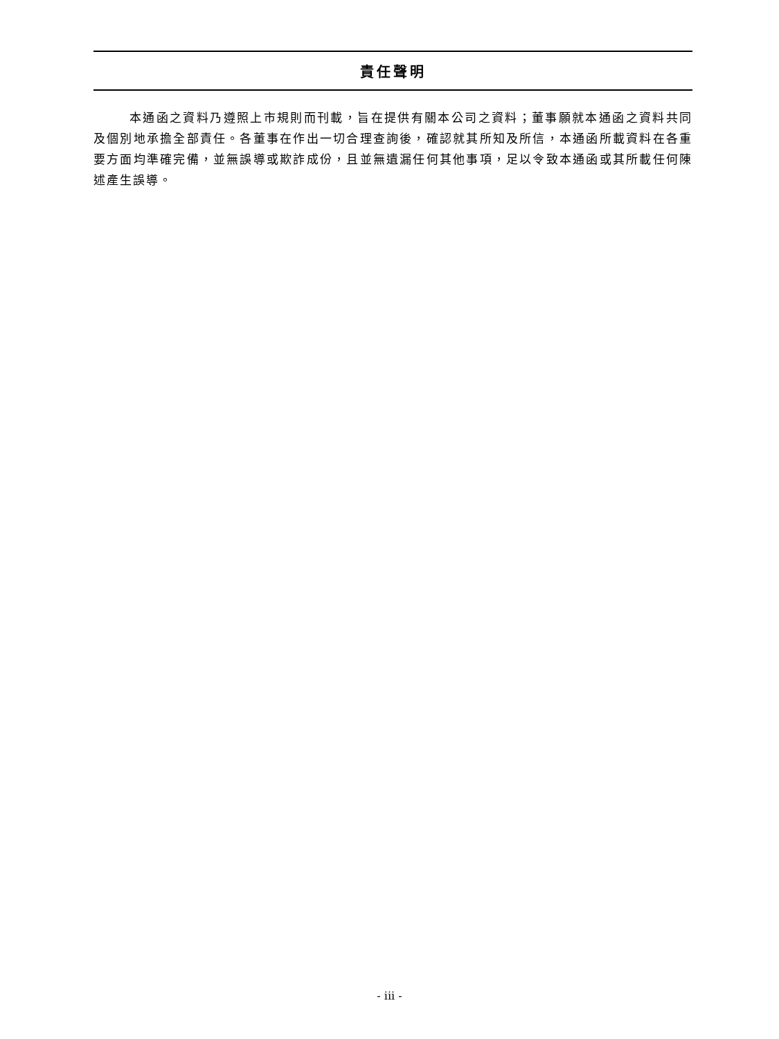責任聲明
本通函之資料乃遵照上市規則而刊載，旨在提供有關本公司之資料；董事願就本通函之資料共同及個別地承擔全部責任。各董事在作出一切合理查詢後，確認就其所知及所信，本通函所載資料在各重要方面均準確完備，並無誤導或欺詐成份，且並無遺漏任何其他事項，足以令致本通函或其所載任何陳述產生誤導。
- iii -